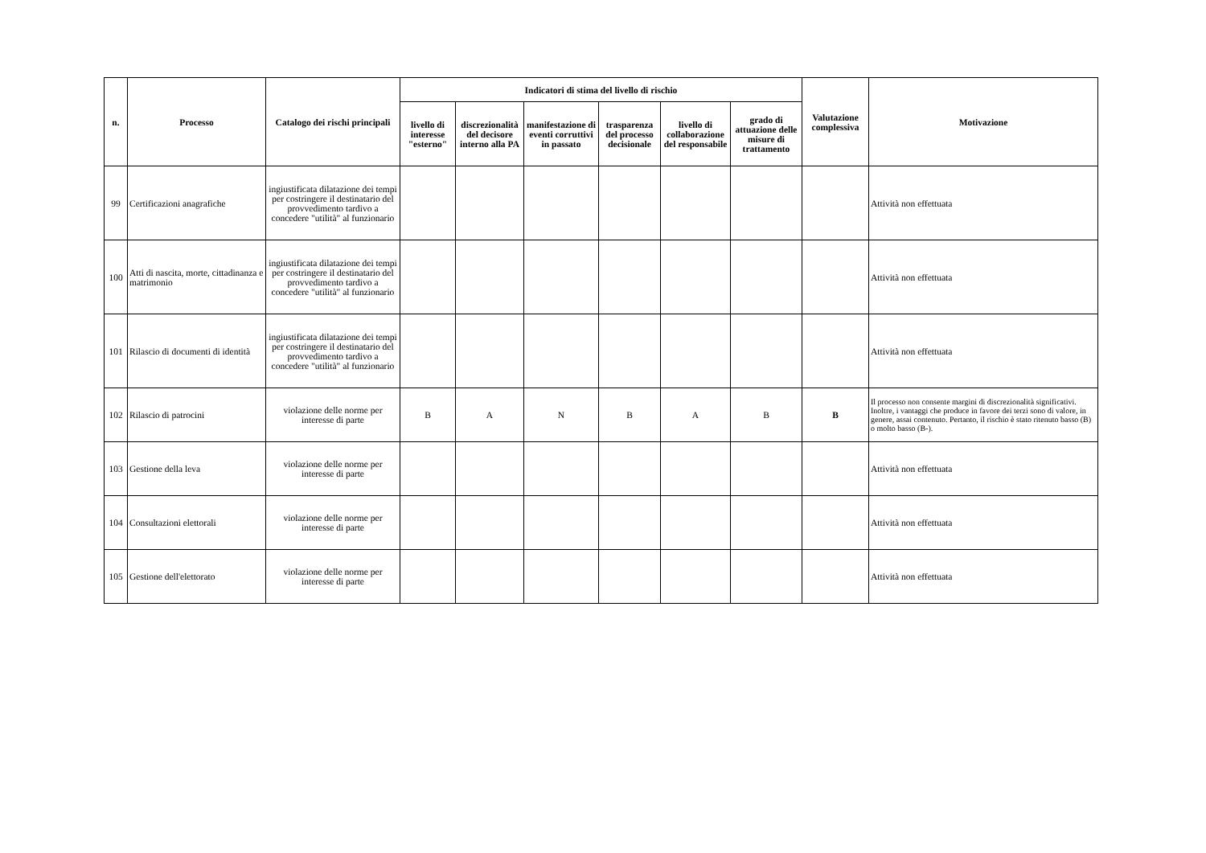| n. | Processo | Catalogo dei rischi principali | Indicatori di stima del livello di rischio | | | | | | Valutazione complessiva | Motivazione |
| --- | --- | --- | --- | --- | --- | --- | --- | --- | --- | --- |
| | | | livello di interesse "esterno" | discrezionalità del decisore interno alla PA | manifestazione di eventi corruttivi in passato | trasparenza del processo decisionale | livello di collaborazione del responsabile | grado di attuazione delle misure di trattamento | | |
| 99 | Certificazioni anagrafiche | ingiustificata dilatazione dei tempi per costringere il destinatario del provvedimento tardivo a concedere "utilità" al funzionario | | | | | | | | Attività non effettuata |
| 100 | Atti di nascita, morte, cittadinanza e matrimonio | ingiustificata dilatazione dei tempi per costringere il destinatario del provvedimento tardivo a concedere "utilità" al funzionario | | | | | | | | Attività non effettuata |
| 101 | Rilascio di documenti di identità | ingiustificata dilatazione dei tempi per costringere il destinatario del provvedimento tardivo a concedere "utilità" al funzionario | | | | | | | | Attività non effettuata |
| 102 | Rilascio di patrocini | violazione delle norme per interesse di parte | B | A | N | B | A | B | B | Il processo non consente margini di discrezionalità significativi. Inoltre, i vantaggi che produce in favore dei terzi sono di valore, in genere, assai contenuto. Pertanto, il rischio è stato ritenuto basso (B) o molto basso (B-). |
| 103 | Gestione della leva | violazione delle norme per interesse di parte | | | | | | | | Attività non effettuata |
| 104 | Consultazioni elettorali | violazione delle norme per interesse di parte | | | | | | | | Attività non effettuata |
| 105 | Gestione dell'elettorato | violazione delle norme per interesse di parte | | | | | | | | Attività non effettuata |